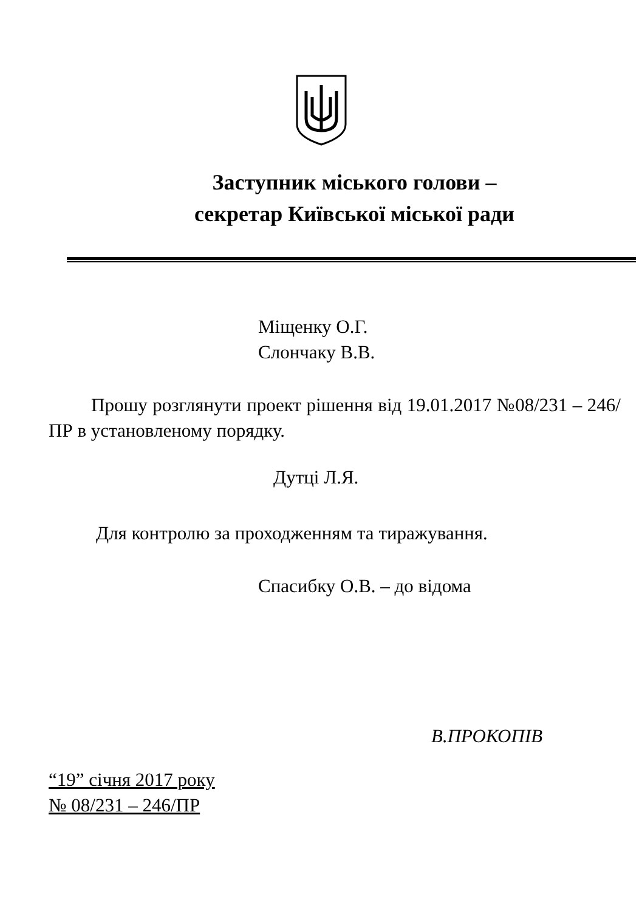Заступник міського голови –
секретар Київської міської ради
Міщенку О.Г.
Слончаку В.В.
Прошу розглянути проект рішення від 19.01.2017 №08/231 – 246/ПР в установленому порядку.
Дутці Л.Я.
Для контролю за проходженням та тиражування.
Спасибку О.В. – до відома
В.ПРОКОПІВ
“19” січня 2017 року
№ 08/231 – 246/ПР